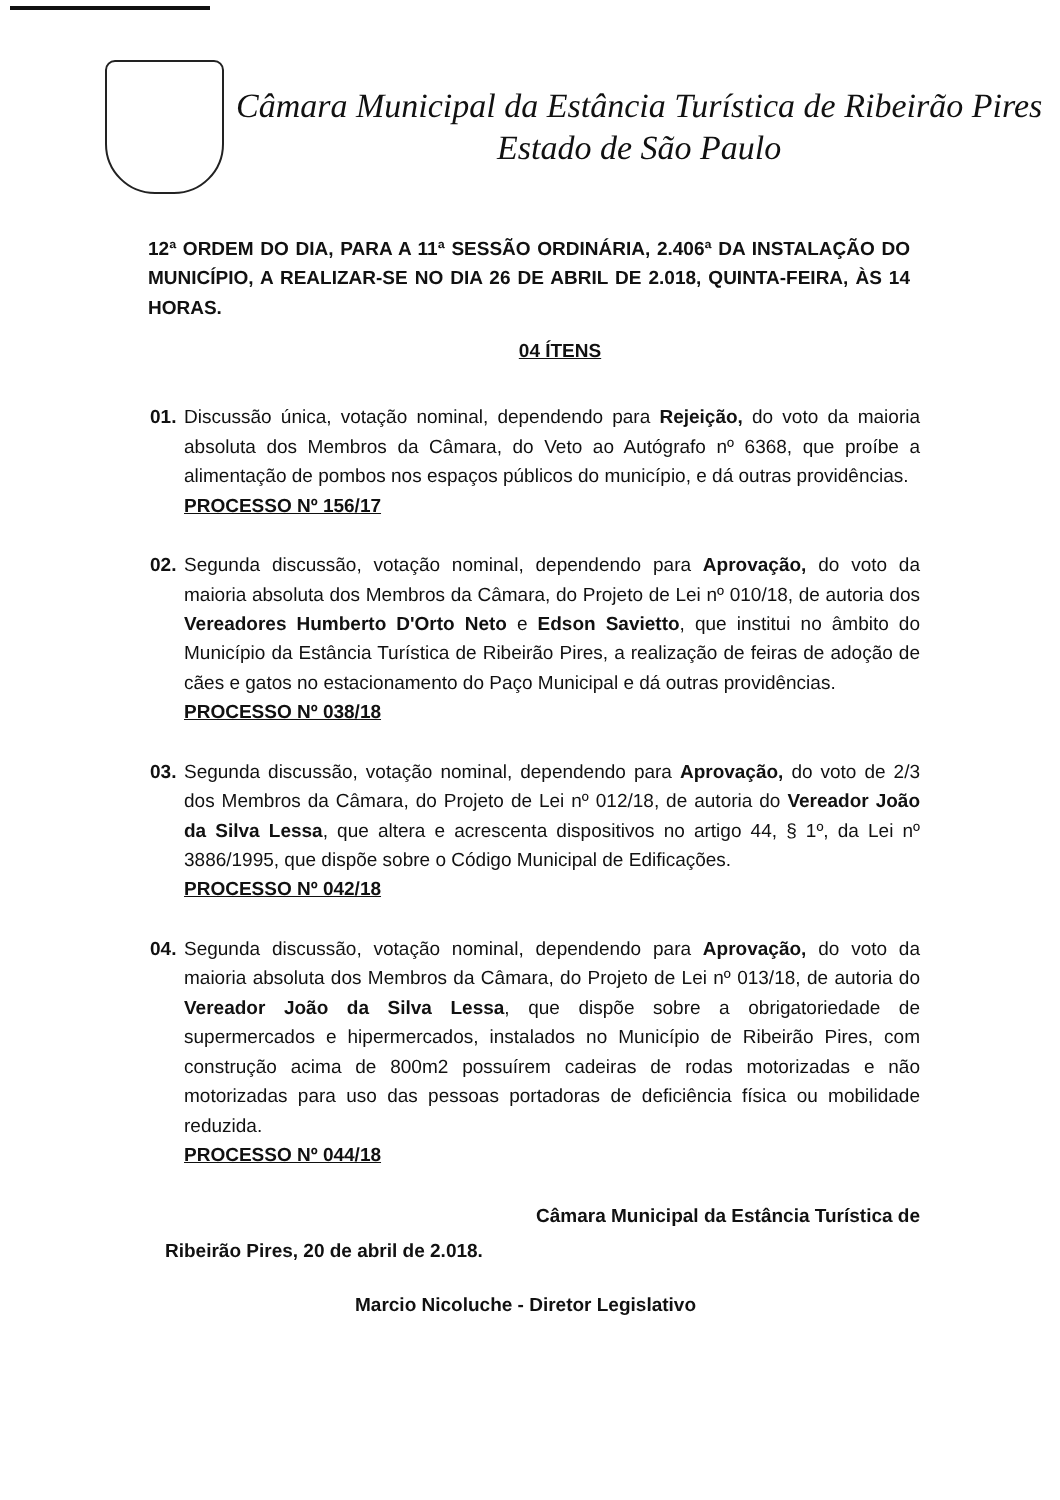Câmara Municipal da Estância Turística de Ribeirão Pires
Estado de São Paulo
12ª ORDEM DO DIA, PARA A 11ª SESSÃO ORDINÁRIA, 2.406ª DA INSTALAÇÃO DO MUNICÍPIO, A REALIZAR-SE NO DIA 26 DE ABRIL DE 2.018, QUINTA-FEIRA, ÀS 14 HORAS.
04 ÍTENS
01.
Discussão única, votação nominal, dependendo para Rejeição, do voto da maioria absoluta dos Membros da Câmara, do Veto ao Autógrafo nº 6368, que proíbe a alimentação de pombos nos espaços públicos do município, e dá outras providências.
PROCESSO Nº 156/17
02.
Segunda discussão, votação nominal, dependendo para Aprovação, do voto da maioria absoluta dos Membros da Câmara, do Projeto de Lei nº 010/18, de autoria dos Vereadores Humberto D'Orto Neto e Edson Savietto, que institui no âmbito do Município da Estância Turística de Ribeirão Pires, a realização de feiras de adoção de cães e gatos no estacionamento do Paço Municipal e dá outras providências.
PROCESSO Nº 038/18
03.
Segunda discussão, votação nominal, dependendo para Aprovação, do voto de 2/3 dos Membros da Câmara, do Projeto de Lei nº 012/18, de autoria do Vereador João da Silva Lessa, que altera e acrescenta dispositivos no artigo 44, § 1º, da Lei nº 3886/1995, que dispõe sobre o Código Municipal de Edificações.
PROCESSO Nº 042/18
04.
Segunda discussão, votação nominal, dependendo para Aprovação, do voto da maioria absoluta dos Membros da Câmara, do Projeto de Lei nº 013/18, de autoria do Vereador João da Silva Lessa, que dispõe sobre a obrigatoriedade de supermercados e hipermercados, instalados no Município de Ribeirão Pires, com construção acima de 800m2 possuírem cadeiras de rodas motorizadas e não motorizadas para uso das pessoas portadoras de deficiência física ou mobilidade reduzida.
PROCESSO Nº 044/18
Câmara Municipal da Estância Turística de
Ribeirão Pires, 20 de abril de 2.018.
Marcio Nicoluche - Diretor Legislativo